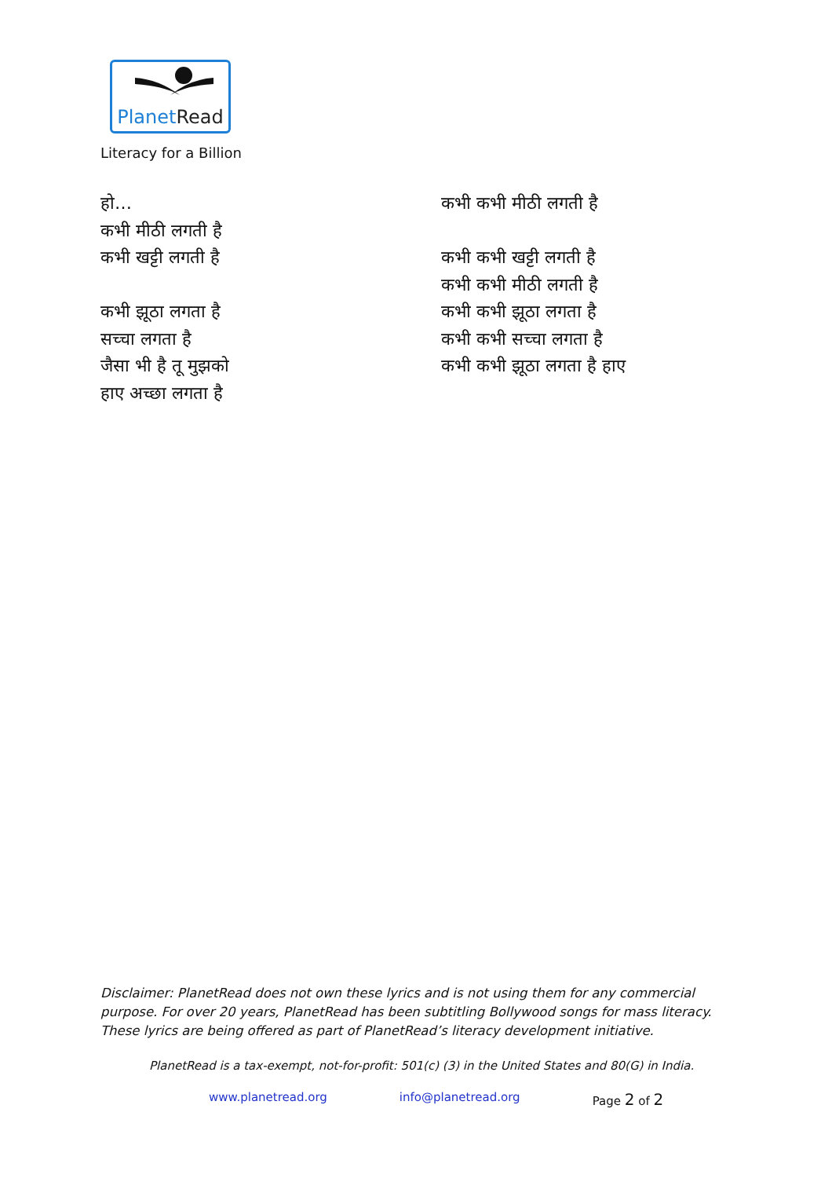PlanetRead
Literacy for a Billion
हो…
कभी मीठी लगती है
कभी खट्टी लगती है
कभी झूठा लगता है
सच्चा लगता है
जैसा भी है तू मुझको
हाए अच्छा लगता है
कभी कभी मीठी लगती है
कभी कभी खट्टी लगती है
कभी कभी मीठी लगती है
कभी कभी झूठा लगता है
कभी कभी सच्चा लगता है
कभी कभी झूठा लगता है हाए
Disclaimer: PlanetRead does not own these lyrics and is not using them for any commercial purpose. For over 20 years, PlanetRead has been subtitling Bollywood songs for mass literacy. These lyrics are being offered as part of PlanetRead’s literacy development initiative.
PlanetRead is a tax-exempt, not-for-profit: 501(c) (3) in the United States and 80(G) in India.
www.planetread.org info@planetread.org Page 2 of 2